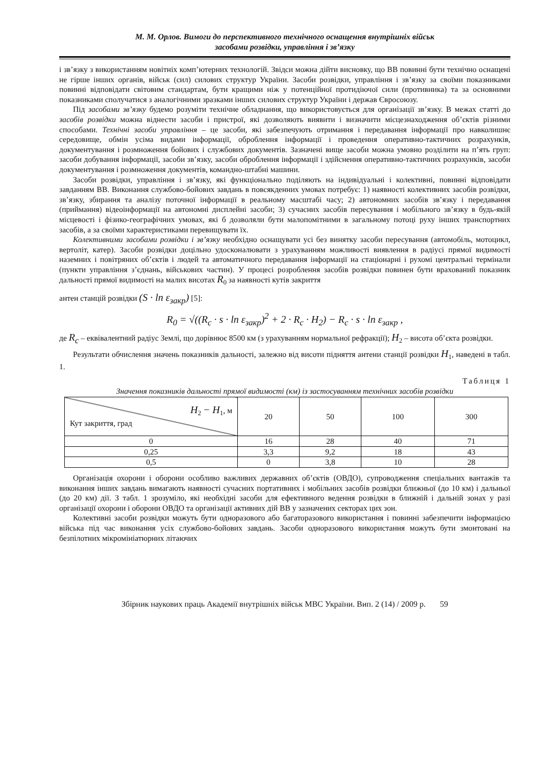М. М. Орлов. Вимоги до перспективного технічного оснащення внутрішніх військ
засобами розвідки, управління і зв’язку
і зв’язку з використанням новітніх комп’ютерних технологій. Звідси можна дійти висновку, що ВВ повинні бути технічно оснащені не гірше інших органів, військ (сил) силових структур України. Засоби розвідки, управління і зв’язку за своїми показниками повинні відповідати світовим стандартам, бути кращими ніж у потенційної протидіючої сили (противника) та за основними показниками сполучатися з аналогічними зразками інших силових структур України і держав Євросоюзу.
Під засобами зв’язку будемо розуміти технічне обладнання, що використовується для організації зв’язку. В межах статті до засобів розвідки можна віднести засоби і пристрої, які дозволяють виявити і визначити місцезнаходження об’єктів різними способами. Технічні засоби управління – це засоби, які забезпечують отримання і передавання інформації про навколишнє середовище, обмін усіма видами інформації, оброблення інформації і проведення оперативно-тактичних розрахунків, документування і розмноження бойових і службових документів. Зазначені вище засоби можна умовно розділити на п’ять груп: засоби добування інформації, засоби зв’язку, засоби оброблення інформації і здійснення оперативно-тактичних розрахунків, засоби документування і розмноження документів, командно-штабні машини.
Засоби розвідки, управління і зв’язку, які функціонально поділяють на індивідуальні і колективні, повинні відповідати завданням ВВ. Виконання службово-бойових завдань в повсякденних умовах потребує: 1) наявності колективних засобів розвідки, зв’язку, збирання та аналізу поточної інформації в реальному масштабі часу; 2) автономних засобів зв’язку і передавання (приймання) відеоінформації на автономні дисплейні засоби; 3) сучасних засобів пересування і мобільного зв’язку в будь-якій місцевості і фізико-географічних умовах, які б дозволяли бути малопомітними в загальному потоці руху інших транспортних засобів, а за своїми характеристиками перевищувати їх.
Колективними засобами розвідки і зв’язку необхідно оснащувати усі без винятку засоби пересування (автомобіль, мотоцикл, вертоліт, катер). Засоби розвідки доцільно удосконалювати з урахуванням можливості виявлення в радіусі прямої видимості наземних і повітряних об’єктів і людей та автоматичного передавання інформації на стаціонарні і рухомі центральні термінали (пункти управління з’єднань, військових частин). У процесі розроблення засобів розвідки повинен бути врахований показник дальності прямої видимості на малих висотах R<sub>0</sub> за наявності кутів закриття
антен станцій розвідки (S · ln ε<sub>закр</sub>) [5]:
R<sub>0</sub> = √((R<sub>c</sub> · s · ln ε<sub>закр</sub>)<sup>2</sup> + 2 · R<sub>c</sub> · H<sub>2</sub>) − R<sub>c</sub> · s · ln ε<sub>закр</sub> ,
де R<sub>c</sub> – еквівалентний радіус Землі, що дорівнює 8500 км (з урахуванням нормальної рефракції); H<sub>2</sub> – висота об’єкта розвідки.
Результати обчислення значень показників дальності, залежно від висоти підняття антени станції розвідки H<sub>1</sub>, наведені в табл. 1.
Таблиця 1
Значення показників дальності прямої видимості (км) із застосуванням технічних засобів розвідки
| H<sub>2</sub> − H<sub>1</sub>, м Кут закриття, град | 20 | 50 | 100 | 300 |
| 0 | 16 | 28 | 40 | 71 |
| 0,25 | 3,3 | 9,2 | 18 | 43 |
| 0,5 | 0 | 3,8 | 10 | 28 |
Організація охорони і оборони особливо важливих державних об’єктів (ОВДО), супроводження спеціальних вантажів та виконання інших завдань вимагають наявності сучасних портативних і мобільних засобів розвідки ближньої (до 10 км) і дальньої (до 20 км) дії. З табл. 1 зрозуміло, які необхідні засоби для ефективного ведення розвідки в ближній і дальній зонах у разі організації охорони і оборони ОВДО та організації активних дій ВВ у зазначених секторах цих зон.
Колективні засоби розвідки можуть бути одноразового або багаторазового використання і повинні забезпечити інформацією війська під час виконання усіх службово-бойових завдань. Засоби одноразового використання можуть бути змонтовані на безпілотних мікромініатюрних літаючих
Збірник наукових праць Академії внутрішніх військ МВС України. Вип. 2 (14) / 2009 р. 59